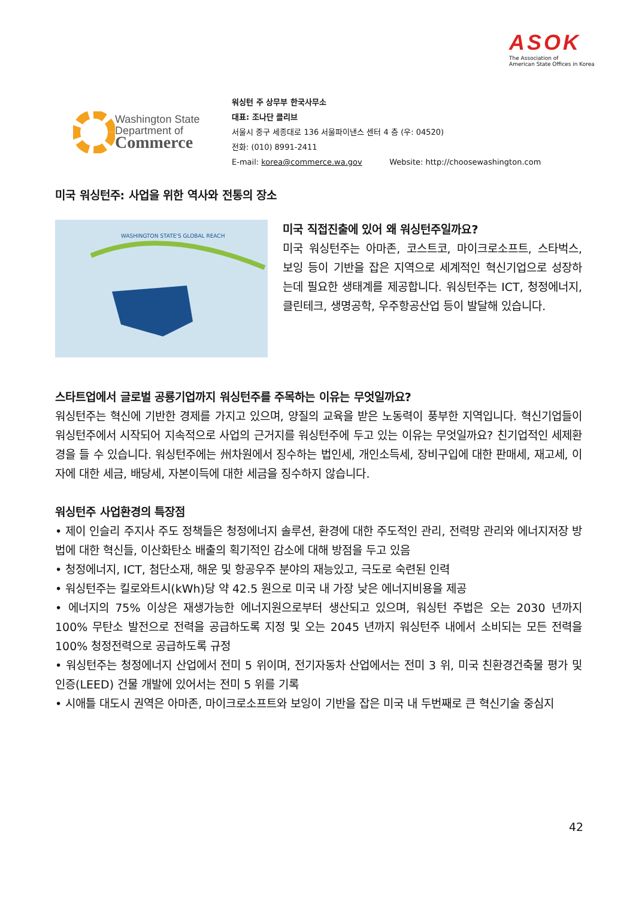ASOK
The Association of
American State Offices in Korea
Washington State
Department of
Commerce
워싱턴 주 상무부 한국사무소
대표: 조나단 클리브
서울시 중구 세종대로 136 서울파이낸스 센터 4 층 (우: 04520)
전화: (010) 8991-2411
E-mail: korea@commerce.wa.gov Website: http://choosewashington.com
미국 워싱턴주: 사업을 위한 역사와 전통의 장소
WASHINGTON STATE'S GLOBAL REACH
미국 직접진출에 있어 왜 워싱턴주일까요?
미국 워싱턴주는 아마존, 코스트코, 마이크로소프트, 스타벅스, 보잉 등이 기반을 잡은 지역으로 세계적인 혁신기업으로 성장하는데 필요한 생태계를 제공합니다. 워싱턴주는 ICT, 청정에너지, 클린테크, 생명공학, 우주항공산업 등이 발달해 있습니다.
스타트업에서 글로벌 공룡기업까지 워싱턴주를 주목하는 이유는 무엇일까요?
워싱턴주는 혁신에 기반한 경제를 가지고 있으며, 양질의 교육을 받은 노동력이 풍부한 지역입니다. 혁신기업들이 워싱턴주에서 시작되어 지속적으로 사업의 근거지를 워싱턴주에 두고 있는 이유는 무엇일까요? 친기업적인 세제환경을 들 수 있습니다. 워싱턴주에는 州차원에서 징수하는 법인세, 개인소득세, 장비구입에 대한 판매세, 재고세, 이자에 대한 세금, 배당세, 자본이득에 대한 세금을 징수하지 않습니다.
워싱턴주 사업환경의 특장점
• 제이 인슬리 주지사 주도 정책들은 청정에너지 솔루션, 환경에 대한 주도적인 관리, 전력망 관리와 에너지저장 방법에 대한 혁신들, 이산화탄소 배출의 획기적인 감소에 대해 방점을 두고 있음
• 청정에너지, ICT, 첨단소재, 해운 및 항공우주 분야의 재능있고, 극도로 숙련된 인력
• 워싱턴주는 킬로와트시(kWh)당 약 42.5 원으로 미국 내 가장 낮은 에너지비용을 제공
• 에너지의 75% 이상은 재생가능한 에너지원으로부터 생산되고 있으며, 워싱턴 주법은 오는 2030 년까지 100% 무탄소 발전으로 전력을 공급하도록 지정 및 오는 2045 년까지 워싱턴주 내에서 소비되는 모든 전력을 100% 청정전력으로 공급하도록 규정
• 워싱턴주는 청정에너지 산업에서 전미 5 위이며, 전기자동차 산업에서는 전미 3 위, 미국 친환경건축물 평가 및 인증(LEED) 건물 개발에 있어서는 전미 5 위를 기록
• 시애틀 대도시 권역은 아마존, 마이크로소프트와 보잉이 기반을 잡은 미국 내 두번째로 큰 혁신기술 중심지
42